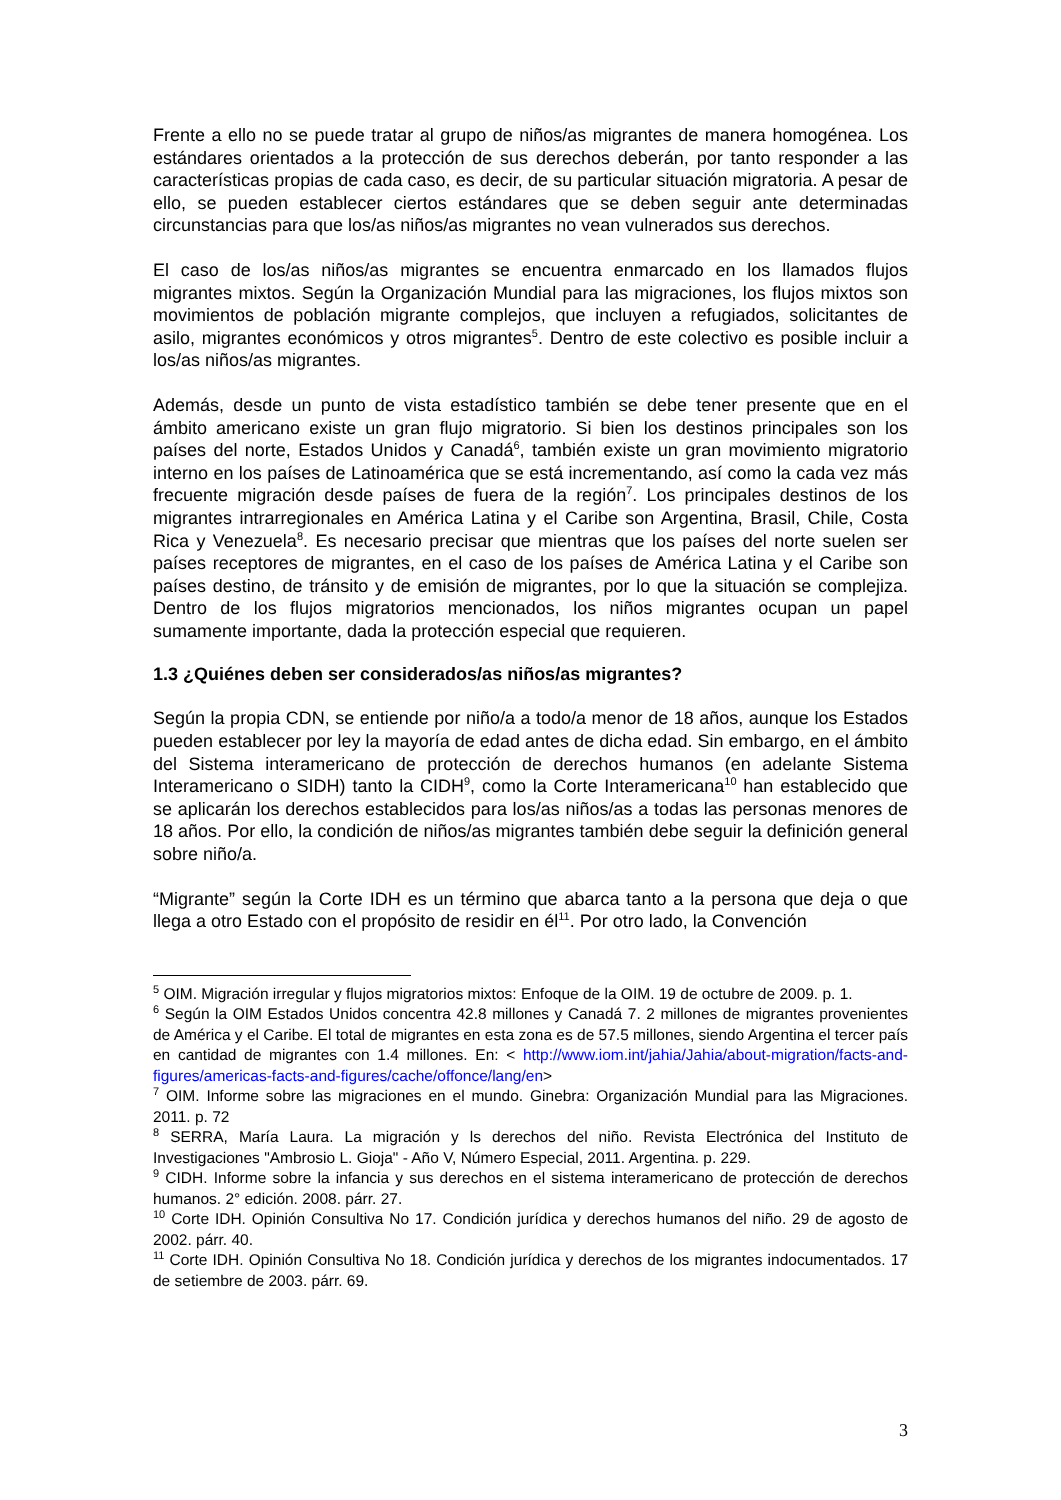Frente a ello no se puede tratar al grupo de niños/as migrantes de manera homogénea. Los estándares orientados a la protección de sus derechos deberán, por tanto responder a las características propias de cada caso, es decir, de su particular situación migratoria. A pesar de ello, se pueden establecer ciertos estándares que se deben seguir ante determinadas circunstancias para que los/as niños/as migrantes no vean vulnerados sus derechos.
El caso de los/as niños/as migrantes se encuentra enmarcado en los llamados flujos migrantes mixtos. Según la Organización Mundial para las migraciones, los flujos mixtos son movimientos de población migrante complejos, que incluyen a refugiados, solicitantes de asilo, migrantes económicos y otros migrantes<sup>5</sup>. Dentro de este colectivo es posible incluir a los/as niños/as migrantes.
Además, desde un punto de vista estadístico también se debe tener presente que en el ámbito americano existe un gran flujo migratorio. Si bien los destinos principales son los países del norte, Estados Unidos y Canadá<sup>6</sup>, también existe un gran movimiento migratorio interno en los países de Latinoamérica que se está incrementando, así como la cada vez más frecuente migración desde países de fuera de la región<sup>7</sup>. Los principales destinos de los migrantes intrarregionales en América Latina y el Caribe son Argentina, Brasil, Chile, Costa Rica y Venezuela<sup>8</sup>. Es necesario precisar que mientras que los países del norte suelen ser países receptores de migrantes, en el caso de los países de América Latina y el Caribe son países destino, de tránsito y de emisión de migrantes, por lo que la situación se complejiza. Dentro de los flujos migratorios mencionados, los niños migrantes ocupan un papel sumamente importante, dada la protección especial que requieren.
1.3 ¿Quiénes deben ser considerados/as niños/as migrantes?
Según la propia CDN, se entiende por niño/a a todo/a menor de 18 años, aunque los Estados pueden establecer por ley la mayoría de edad antes de dicha edad. Sin embargo, en el ámbito del Sistema interamericano de protección de derechos humanos (en adelante Sistema Interamericano o SIDH) tanto la CIDH<sup>9</sup>, como la Corte Interamericana<sup>10</sup> han establecido que se aplicarán los derechos establecidos para los/as niños/as a todas las personas menores de 18 años. Por ello, la condición de niños/as migrantes también debe seguir la definición general sobre niño/a.
“Migrante” según la Corte IDH es un término que abarca tanto a la persona que deja o que llega a otro Estado con el propósito de residir en él<sup>11</sup>. Por otro lado, la Convención
<sup>5</sup> OIM. Migración irregular y flujos migratorios mixtos: Enfoque de la OIM. 19 de octubre de 2009. p. 1.
<sup>6</sup> Según la OIM Estados Unidos concentra 42.8 millones y Canadá 7. 2 millones de migrantes provenientes de América y el Caribe. El total de migrantes en esta zona es de 57.5 millones, siendo Argentina el tercer país en cantidad de migrantes con 1.4 millones. En: < http://www.iom.int/jahia/Jahia/about-migration/facts-and-figures/americas-facts-and-figures/cache/offonce/lang/en>
<sup>7</sup> OIM. Informe sobre las migraciones en el mundo. Ginebra: Organización Mundial para las Migraciones. 2011. p. 72
<sup>8</sup> SERRA, María Laura. La migración y ls derechos del niño. Revista Electrónica del Instituto de Investigaciones "Ambrosio L. Gioja" - Año V, Número Especial, 2011. Argentina. p. 229.
<sup>9</sup> CIDH. Informe sobre la infancia y sus derechos en el sistema interamericano de protección de derechos humanos. 2° edición. 2008. párr. 27.
<sup>10</sup> Corte IDH. Opinión Consultiva No 17. Condición jurídica y derechos humanos del niño. 29 de agosto de 2002. párr. 40.
<sup>11</sup> Corte IDH. Opinión Consultiva No 18. Condición jurídica y derechos de los migrantes indocumentados. 17 de setiembre de 2003. párr. 69.
3